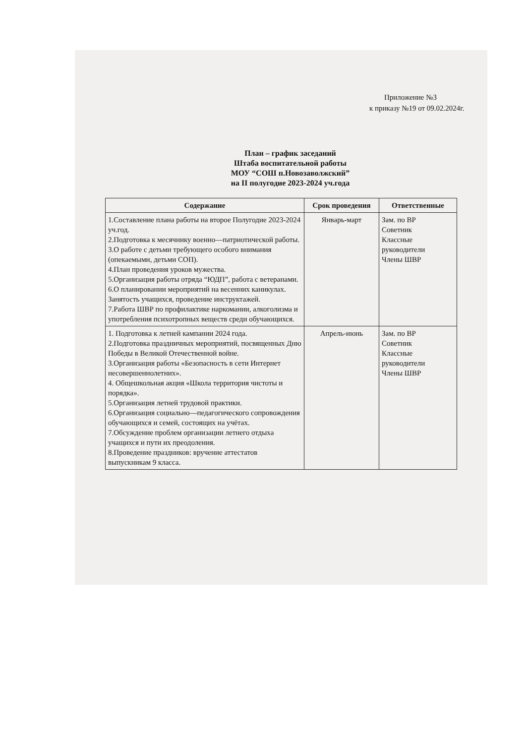Приложение №3
к приказу №19 от 09.02.2024г.
План – график заседаний
Штаба воспитательной работы
МОУ “СОШ п.Новозаволжский”
на II полугодие 2023-2024 уч.года
| Содержание | Срок проведения | Ответственные |
| --- | --- | --- |
| 1.Составление плана работы на второе Полугодие 2023-2024 уч.год. 2.Подготовка к месячнику военно—патриотической работы. 3.О работе с детьми требующего особого внимания (опекаемыми, детьми СОП). 4.План проведения уроков мужества. 5.Организация работы отряда “ЮДП”, работа с ветеранами. 6.О планировании мероприятий на весенних каникулах. Занятость учащихся, проведение инструктажей. 7.Работа ШВР по профилактике наркомании, алкоголизма и употребления психотропных веществ среди обучающихся. | Январь-март | Зам. по ВР Советник Классные руководители Члены ШВР |
| 1. Подготовка к летней кампании 2024 года. 2.Подготовка праздничных мероприятий, посвященных Дню Победы в Великой Отечественной войне. 3.Организация работы «Безопасность в сети Интернет несовершеннолетних». 4. Общешкольная акция «Школа территория чистоты и порядка». 5.Организация летней трудовой практики. 6.Организация социально—педагогического сопровождения обучающихся и семей, состоящих на учётах. 7.Обсуждение проблем организации летнего отдыха учащихся и пути их преодоления. 8.Проведение праздников: вручение аттестатов выпускникам 9 класса. | Апрель-июнь | Зам. по ВР Советник Классные руководители Члены ШВР |